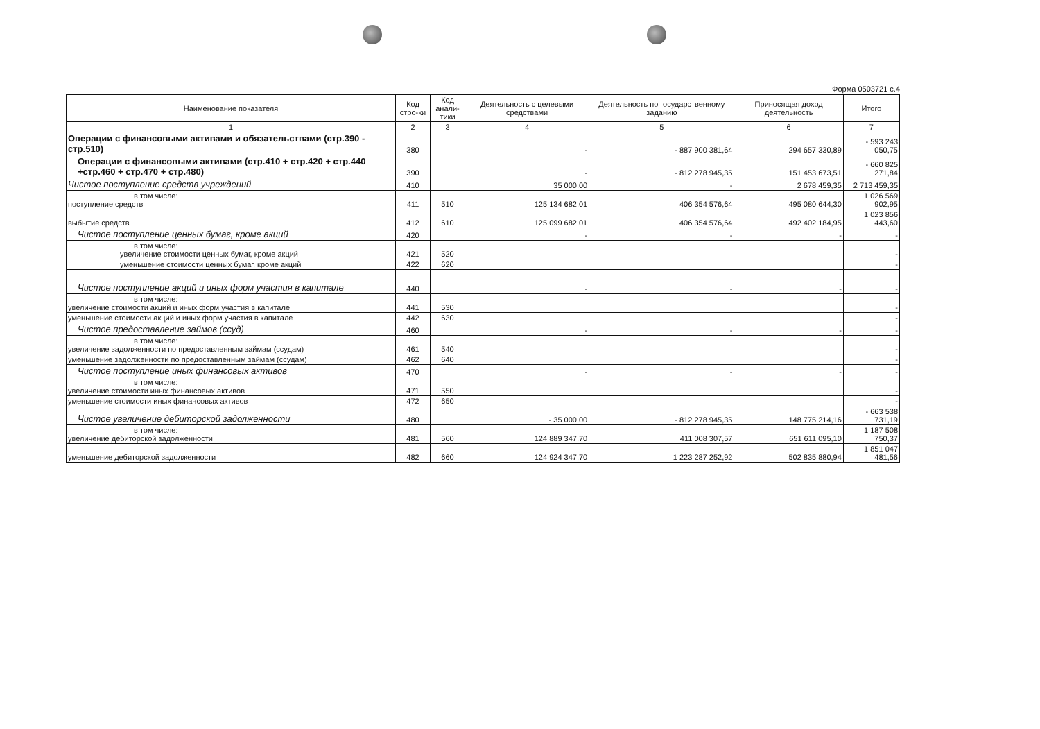Форма 0503721 с.4
| Наименование показателя | Код стро-ки | Код анали-тики | Деятельность с целевыми средствами | Деятельность по государственному заданию | Приносящая доход деятельность | Итого |
| --- | --- | --- | --- | --- | --- | --- |
| 1 | 2 | 3 | 4 | 5 | 6 | 7 |
| Операции с финансовыми активами и обязательствами (стр.390 - стр.510) | 380 | | - | - 887 900 381,64 | 294 657 330,89 | - 593 243 050,75 |
| Операции с финансовыми активами (стр.410 + стр.420 + стр.440 +стр.460 + стр.470 + стр.480) | 390 | | - | - 812 278 945,35 | 151 453 673,51 | - 660 825 271,84 |
| Чистое поступление средств учреждений | 410 | | 35 000,00 | - | 2 678 459,35 | 2 713 459,35 |
| в том числе: поступление средств | 411 | 510 | 125 134 682,01 | 406 354 576,64 | 495 080 644,30 | 1 026 569 902,95 |
| выбытие средств | 412 | 610 | 125 099 682,01 | 406 354 576,64 | 492 402 184,95 | 1 023 856 443,60 |
| Чистое поступление ценных бумаг, кроме акций | 420 | | - | - | - | - |
| в том числе: увеличение стоимости ценных бумаг, кроме акций | 421 | 520 | | | | - |
| уменьшение стоимости ценных бумаг, кроме акций | 422 | 620 | | | | - |
| Чистое поступление акций и иных форм участия в капитале | 440 | | - | - | - | - |
| в том числе: увеличение стоимости акций и иных форм участия в капитале | 441 | 530 | | | | - |
| уменьшение стоимости акций и иных форм участия в капитале | 442 | 630 | | | | - |
| Чистое предоставление займов (ссуд) | 460 | | - | - | - | - |
| в том числе: увеличение задолженности по предоставленным займам (ссудам) | 461 | 540 | | | | - |
| уменьшение задолженности по предоставленным займам (ссудам) | 462 | 640 | | | | - |
| Чистое поступление иных финансовых активов | 470 | | - | - | - | - |
| в том числе: увеличение стоимости иных финансовых активов | 471 | 550 | | | | - |
| уменьшение стоимости иных финансовых активов | 472 | 650 | | | | - |
| Чистое увеличение дебиторской задолженности | 480 | | - 35 000,00 | - 812 278 945,35 | 148 775 214,16 | - 663 538 731,19 |
| в том числе: увеличение дебиторской задолженности | 481 | 560 | 124 889 347,70 | 411 008 307,57 | 651 611 095,10 | 1 187 508 750,37 |
| уменьшение дебиторской задолженности | 482 | 660 | 124 924 347,70 | 1 223 287 252,92 | 502 835 880,94 | 1 851 047 481,56 |